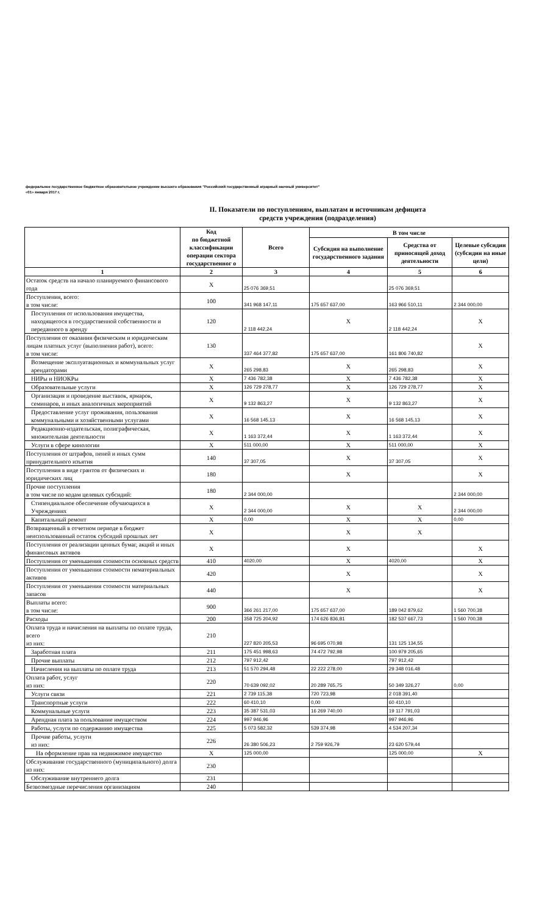федеральное государственное бюджетное образовательное учреждение высшего образования "Российский государственный аграрный заочный университет"
«01» января 2017 г.
II. Показатели по поступлениям, выплатам и источникам дефицита
средств учреждения (подразделения)
| | Код по бюджетной классификации операции сектора государственног о | Всего | В том числе | | |
| --- | --- | --- | --- | --- | --- |
| | | | Субсидия на выполнение государственного задания | Средства от приносящей доход деятельности | Целевые субсидии (субсидии на иные цели) |
| 1 | 2 | 3 | 4 | 5 | 6 |
| Остаток средств на начало планируемого финансового года | X | 25 076 369,51 | | 25 076 369,51 | |
| Поступления, всего: в том числе: | 100 | 341 968 147,11 | 175 657 637,00 | 163 966 510,11 | 2 344 000,00 |
| Поступления от использования имущества, находящегося в государственной собственности и переданного в аренду | 120 | 2 118 442,24 | X | 2 118 442,24 | X |
| Поступления от оказания физическим и юридическим лицам платных услуг (выполнения работ), всего: в том числе: | 130 | 337 464 377,82 | 175 657 637,00 | 161 806 740,82 | X |
| Возмещение эксплуатационных и коммунальных услуг арендаторами | X | 265 298,83 | X | 265 298,83 | X |
| НИРы и НИОКРы | X | 7 436 782,38 | X | 7 436 782,38 | X |
| Образовательные услуги | X | 126 729 278,77 | X | 126 729 278,77 | X |
| Организация и проведение выставок, ярмарок, семинаров, и иных аналогичных мероприятий | X | 9 132 863,27 | X | 9 132 863,27 | X |
| Предоставление услуг проживания, пользования коммунальными и хозяйственными услугами | X | 16 568 145,13 | X | 16 568 145,13 | X |
| Редакционно-издательская, полиграфическая, множительная деятельности | X | 1 163 372,44 | X | 1 163 372,44 | X |
| Услуги в сфере кинологии | X | 511 000,00 | X | 511 000,00 | X |
| Поступления от штрафов, пеней и иных сумм принудительного изъятия | 140 | 37 307,05 | X | 37 307,05 | X |
| Поступления в виде грантов от физических и юридических лиц | 180 | | X | | X |
| Прочие поступления в том числе по кодам целевых субсидий: | 180 | 2 344 000,00 | | | 2 344 000,00 |
| Стипендиальное обеспечение обучающихся в Учреждениях | X | 2 344 000,00 | X | X | 2 344 000,00 |
| Капитальный ремонт | X | 0,00 | X | X | 0,00 |
| Возвращенный в отчетном периоде в бюджет неиспользованный остаток субсидий прошлых лет | X | | X | X | |
| Поступления от реализации ценных бумаг, акций и иных финансовых активов | X | | X | | X |
| Поступления от уменьшения стоимости основных средств | 410 | 4020,00 | X | 4020,00 | X |
| Поступления от уменьшения стоимости нематериальных активов | 420 | | X | | X |
| Поступления от уменьшения стоимости материальных запасов | 440 | | X | | X |
| Выплаты всего: в том числе: | 900 | 366 261 217,00 | 175 657 637,00 | 189 042 879,62 | 1 560 700,38 |
| Расходы | 200 | 358 725 204,92 | 174 626 836,81 | 182 537 667,73 | 1 560 700,38 |
| Оплата труда и начисления на выплаты по оплате труда, всего из них: | 210 | 227 820 205,53 | 96 695 070,98 | 131 125 134,55 | |
| Заработная плата | 211 | 175 451 998,63 | 74 472 792,98 | 100 979 205,65 | |
| Прочие выплаты | 212 | 797 912,42 | | 797 912,42 | |
| Начисления на выплаты по оплате труда | 213 | 51 570 294,48 | 22 222 278,00 | 29 348 016,48 | |
| Оплата работ, услуг из них: | 220 | 70 639 092,02 | 20 289 765,75 | 50 349 326,27 | 0,00 |
| Услуги связи | 221 | 2 739 115,38 | 720 723,98 | 2 018 391,40 | |
| Транспортные услуги | 222 | 60 410,10 | 0,00 | 60 410,10 | |
| Коммунальные услуги | 223 | 35 387 531,03 | 16 269 740,00 | 19 117 791,03 | |
| Арендная плата за пользование имуществом | 224 | 997 946,96 | | 997 946,96 | |
| Работы, услуги по содержанию имущества | 225 | 5 073 582,32 | 539 374,98 | 4 534 207,34 | |
| Прочие работы, услуги из них: | 226 | 26 380 506,23 | 2 759 926,79 | 23 620 579,44 | |
| На оформление прав на недвижимое имущество | X | 125 000,00 | | 125 000,00 | X |
| Обслуживание государственного (муниципального) долга из них: | 230 | | | | |
| Обслуживание внутреннего долга | 231 | | | | |
| Безвозмездные перечисления организациям | 240 | | | | |